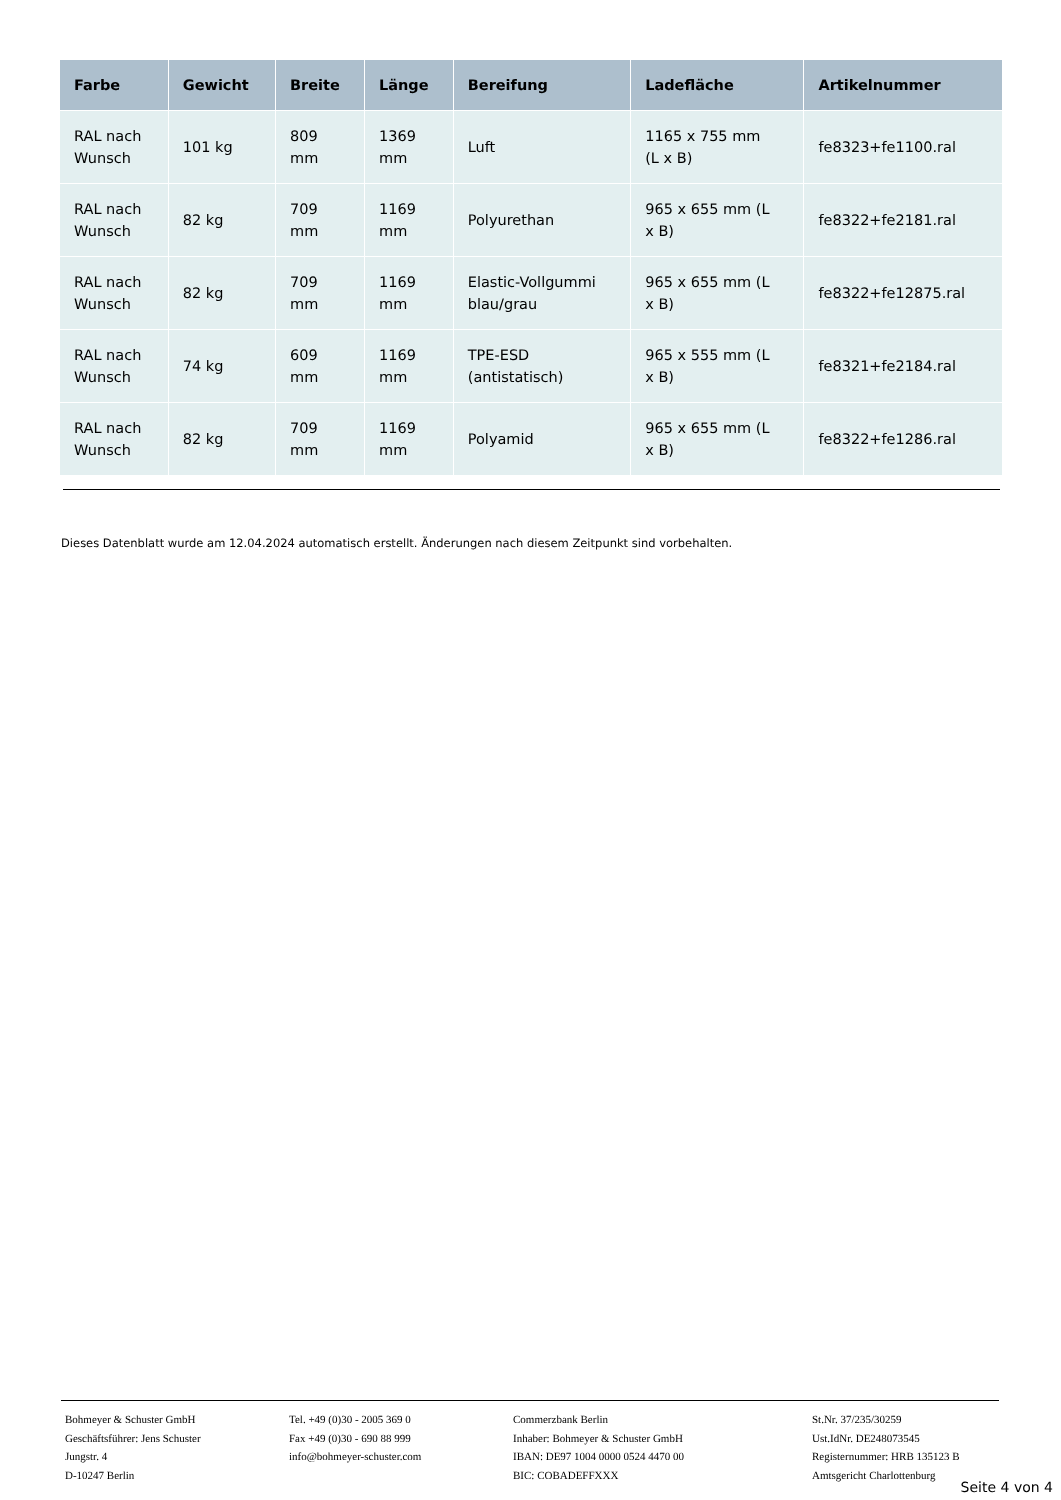| Farbe | Gewicht | Breite | Länge | Bereifung | Ladefläche | Artikelnummer |
| --- | --- | --- | --- | --- | --- | --- |
| RAL nach Wunsch | 101 kg | 809 mm | 1369 mm | Luft | 1165 x 755 mm (L x B) | fe8323+fe1100.ral |
| RAL nach Wunsch | 82 kg | 709 mm | 1169 mm | Polyurethan | 965 x 655 mm (L x B) | fe8322+fe2181.ral |
| RAL nach Wunsch | 82 kg | 709 mm | 1169 mm | Elastic-Vollgummi blau/grau | 965 x 655 mm (L x B) | fe8322+fe12875.ral |
| RAL nach Wunsch | 74 kg | 609 mm | 1169 mm | TPE-ESD (antistatisch) | 965 x 555 mm (L x B) | fe8321+fe2184.ral |
| RAL nach Wunsch | 82 kg | 709 mm | 1169 mm | Polyamid | 965 x 655 mm (L x B) | fe8322+fe1286.ral |
Dieses Datenblatt wurde am 12.04.2024 automatisch erstellt. Änderungen nach diesem Zeitpunkt sind vorbehalten.
Bohmeyer & Schuster GmbH
Geschäftsführer: Jens Schuster
Jungstr. 4
D-10247 Berlin
Tel. +49 (0)30 - 2005 369 0
Fax +49 (0)30 - 690 88 999
info@bohmeyer-schuster.com
Commerzbank Berlin
Inhaber: Bohmeyer & Schuster GmbH
IBAN: DE97 1004 0000 0524 4470 00
BIC: COBADEFFXXX
St.Nr. 37/235/30259
Ust.IdNr. DE248073545
Registernummer: HRB 135123 B
Amtsgericht Charlottenburg
Seite 4 von 4